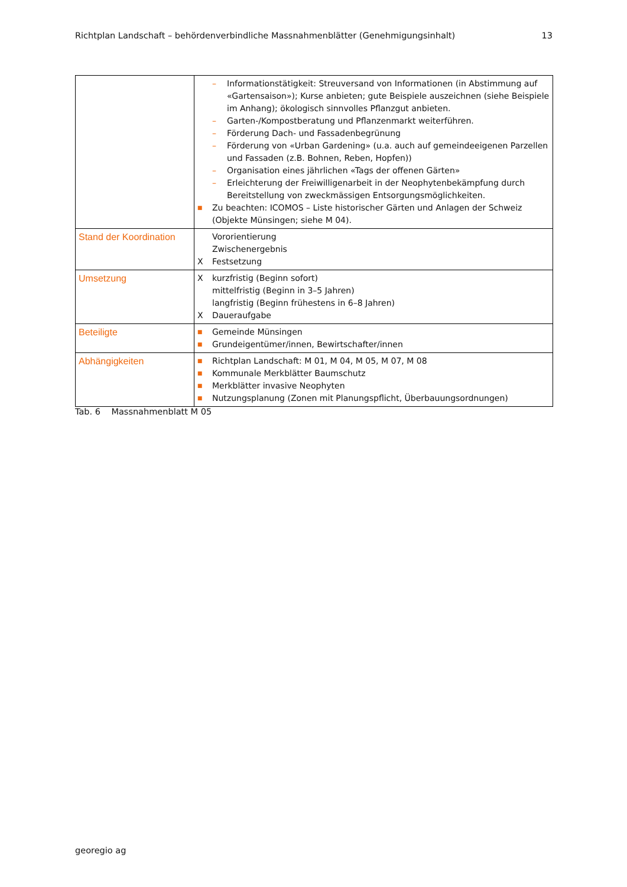Richtplan Landschaft – behördenverbindliche Massnahmenblätter (Genehmigungsinhalt) 13
| | – Informationstätigkeit: Streuversand von Informationen (in Abstimmung auf «Gartensaison»); Kurse anbieten; gute Beispiele auszeichnen (siehe Beispiele im Anhang); ökologisch sinnvolles Pflanzgut anbieten. – Garten-/Kompostberatung und Pflanzenmarkt weiterführen. – Förderung Dach- und Fassadenbegrünung – Förderung von «Urban Gardening» (u.a. auch auf gemeindeeigenen Parzellen und Fassaden (z.B. Bohnen, Reben, Hopfen)) – Organisation eines jährlichen «Tags der offenen Gärten» – Erleichterung der Freiwilligenarbeit in der Neophytenbekämpfung durch Bereitstellung von zweckmässigen Entsorgungsmöglichkeiten. ■ Zu beachten: ICOMOS – Liste historischer Gärten und Anlagen der Schweiz (Objekte Münsingen; siehe M 04). |
| Stand der Koordination | Vororientierung Zwischenergebnis X Festsetzung |
| Umsetzung | X kurzfristig (Beginn sofort) mittelfristig (Beginn in 3–5 Jahren) langfristig (Beginn frühestens in 6–8 Jahren) X Daueraufgabe |
| Beteiligte | ■ Gemeinde Münsingen ■ Grundeigentümer/innen, Bewirtschafter/innen |
| Abhängigkeiten | ■ Richtplan Landschaft: M 01, M 04, M 05, M 07, M 08 ■ Kommunale Merkblätter Baumschutz ■ Merkblätter invasive Neophyten ■ Nutzungsplanung (Zonen mit Planungspflicht, Überbauungsordnungen) |
Tab. 6 Massnahmenblatt M 05
georegio ag